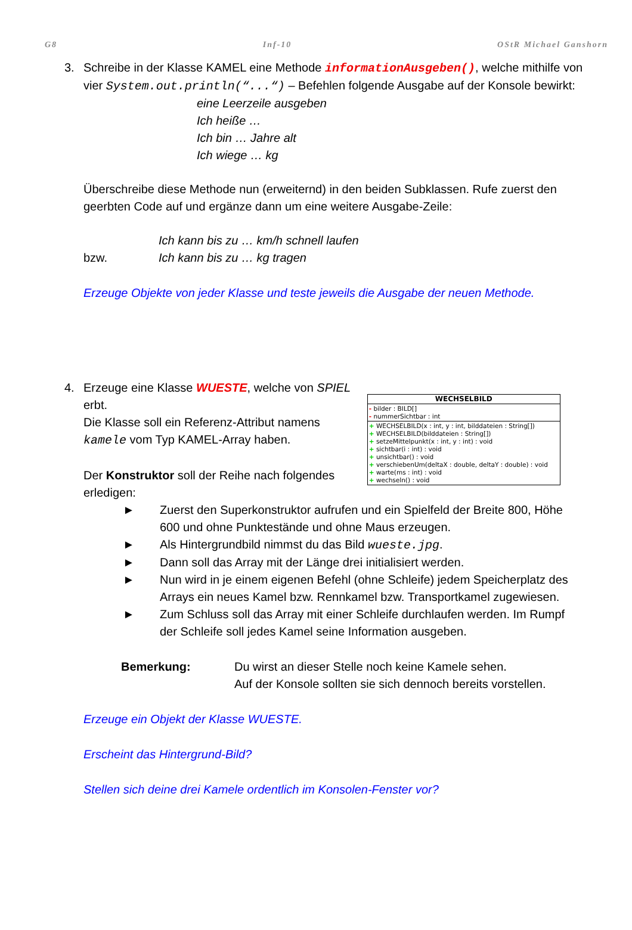G8 Inf-10 OStR Michael Ganshorn
3. Schreibe in der Klasse KAMEL eine Methode informationAusgeben(), welche mithilfe von vier System.out.println(“...“) – Befehlen folgende Ausgabe auf der Konsole bewirkt:
eine Leerzeile ausgeben
Ich heiße …
Ich bin … Jahre alt
Ich wiege … kg
Überschreibe diese Methode nun (erweiternd) in den beiden Subklassen. Rufe zuerst den geerbten Code auf und ergänze dann um eine weitere Ausgabe-Zeile:
Ich kann bis zu … km/h schnell laufen
bzw. Ich kann bis zu … kg tragen
Erzeuge Objekte von jeder Klasse und teste jeweils die Ausgabe der neuen Methode.
4.
WECHSELBILD
- bilder : BILD[]
- nummerSichtbar : int
+ WECHSELBILD(x : int, y : int, bilddateien : String[])
+ WECHSELBILD(bilddateien : String[])
+ setzeMittelpunkt(x : int, y : int) : void
+ sichtbar(i : int) : void
+ unsichtbar() : void
+ verschiebenUm(deltaX : double, deltaY : double) : void
+ warte(ms : int) : void
+ wechseln() : void
Erzeuge eine Klasse WUESTE, welche von SPIEL erbt.
Die Klasse soll ein Referenz-Attribut namens kamele vom Typ KAMEL-Array haben.
Der Konstruktor soll der Reihe nach folgendes erledigen:
► Zuerst den Superkonstruktor aufrufen und ein Spielfeld der Breite 800, Höhe 600 und ohne Punktestände und ohne Maus erzeugen.
► Als Hintergrundbild nimmst du das Bild wueste.jpg.
► Dann soll das Array mit der Länge drei initialisiert werden.
► Nun wird in je einem eigenen Befehl (ohne Schleife) jedem Speicherplatz des Arrays ein neues Kamel bzw. Rennkamel bzw. Transportkamel zugewiesen.
► Zum Schluss soll das Array mit einer Schleife durchlaufen werden. Im Rumpf der Schleife soll jedes Kamel seine Information ausgeben.
Bemerkung: Du wirst an dieser Stelle noch keine Kamele sehen.
Auf der Konsole sollten sie sich dennoch bereits vorstellen.
Erzeuge ein Objekt der Klasse WUESTE.
Erscheint das Hintergrund-Bild?
Stellen sich deine drei Kamele ordentlich im Konsolen-Fenster vor?